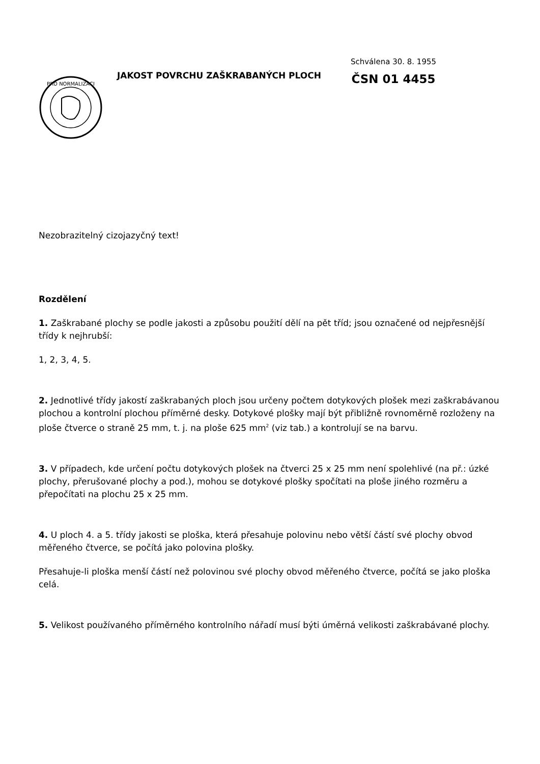PRO NORMALIZACI
JAKOST POVRCHU ZAŠKRABANÝCH PLOCH
Schválena 30. 8. 1955
ČSN 01 4455
Nezobrazitelný cizojazyčný text!
Rozdělení
1. Zaškrabané plochy se podle jakosti a způsobu použití dělí na pět tříd; jsou označené od nejpřesnější třídy k nejhrubší:
1, 2, 3, 4, 5.
2. Jednotlivé třídy jakostí zaškrabaných ploch jsou určeny počtem dotykových plošek mezi zaškrabávanou plochou a kontrolní plochou příměrné desky. Dotykové plošky mají být přibližně rovnoměrně rozloženy na ploše čtverce o straně 25 mm, t. j. na ploše 625 mm<sup>2</sup> (viz tab.) a kontrolují se na barvu.
3. V případech, kde určení počtu dotykových plošek na čtverci 25 x 25 mm není spolehlivé (na př.: úzké plochy, přerušované plochy a pod.), mohou se dotykové plošky spočítati na ploše jiného rozměru a přepočítati na plochu 25 x 25 mm.
4. U ploch 4. a 5. třídy jakosti se ploška, která přesahuje polovinu nebo větší částí své plochy obvod měřeného čtverce, se počítá jako polovina plošky.
Přesahuje-li ploška menší částí než polovinou své plochy obvod měřeného čtverce, počítá se jako ploška celá.
5. Velikost používaného příměrného kontrolního nářadí musí býti úměrná velikosti zaškrabávané plochy.